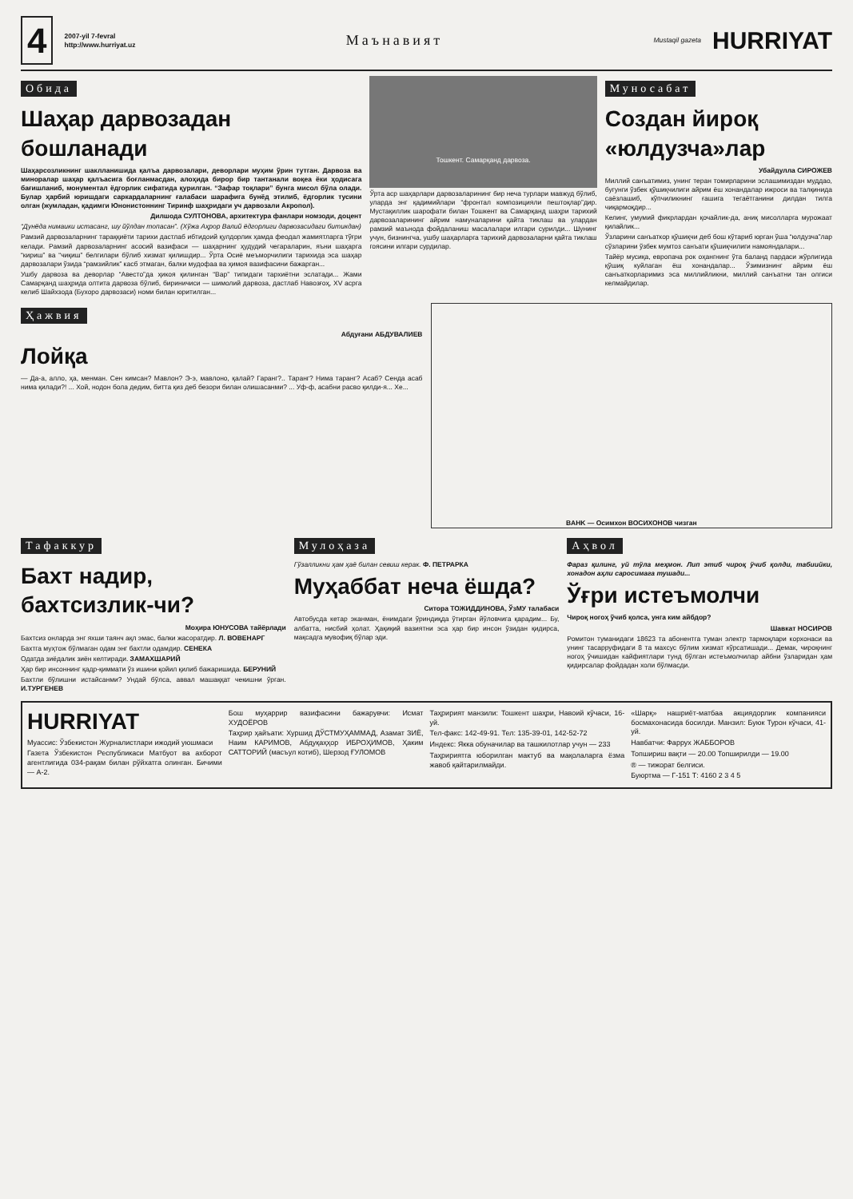4
2007-yil 7-fevral
http://www.hurriyat.uz
Маънавият
Mustaqil gazeta
HURRIYAT
Обида
Шаҳар дарвозадан бошланади
Шаҳарсозликнинг шаклланишида қалъа дарвозалари, деворлари муҳим ўрин тутган. Дарвоза ва миноралар шаҳар қалъасига боғланмасдан, алоҳида бирор бир тантанали воқеа ёки ҳодисага бағишланиб, монументал ёдгорлик сифатида қурилган. “Зафар тоқлари” бунга мисол бўла олади. Булар ҳарбий юришдаги саркардаларнинг ғалабаси шарафига бунёд этилиб, ёдгорлик тусини олган (жумладан, қадимги Юнонистоннинг Тиринф шаҳридаги уч дарвозали Акропол).
Дилшода СУЛТОНОВА, архитектура фанлари номзоди, доцент
“Дунёда нимаики истасанг, шу йўлдан топасан”. (Хўжа Аҳрор Валий ёдгорлиги дарвозасидаги битикдан)
Рамзий дарвозаларнинг тараққиёти тарихи дастлаб ибтидоий қулдорлик ҳамда феодал жамиятларга тўғри келади. Рамзий дарвозаларнинг асосий вазифаси — шаҳарнинг ҳудудий чегараларин, яъни шаҳарга “кириш” ва “чиқиш” белгилари бўлиб хизмат қилишдир... Ўрта Осиё меъморчилиги тарихида эса шаҳар дарвозалари ўзида “рамзийлик” касб этмаган, балки мудофаа ва ҳимоя вазифасини бажарган...
Ушбу дарвоза ва деворлар “Авесто”да ҳикоя қилинган “Вар” типидаги тархиётни эслатади... Жами Самарқанд шаҳрида олтита дарвоза бўлиб, бириничиси — шимолий дарвоза, дастлаб Навозғоҳ, XV асрга келиб Шайхзода (Бухоро дарвозаси) номи билан юритилган...
Тошкент. Самарқанд дарвоза.
Ўрта аср шаҳарлари дарвозаларининг бир неча турлари мавжуд бўлиб, уларда энг қадимийлари “фронтал композицияли пештоқлар”дир. Мустақиллик шарофати билан Тошкент ва Самарқанд шаҳри тарихий дарвозаларининг айрим намуналарини қайта тиклаш ва улардан рамзий маънода фойдаланиш масалалари илгари сурилди... Шунинг учун, бизнингча, ушбу шаҳарларга тарихий дарвозаларни қайта тиклаш гоясини илгари сурдилар.
Муносабат
Создан йироқ «юлдузча»лар
Убайдулла СИРОЖЕВ
Миллий санъатимиз, унинг теран томирларини эслашимиздан муддао, бугунги ўзбек қўшиқчилиги айрим ёш хонандалар ижроси ва талқинида саёзлашиб, кўпчиликнинг ғашига тегаётганини дилдан тилга чиқармоқдир...
Келинг, умумий фикрлардан қочайлик-да, аниқ мисолларга мурожаат қилайлик...
Ўзларини санъаткор қўшиқчи деб бош кўтариб юрган ўша “юлдузча”лар сўзларини ўзбек мумтоз санъати қўшиқчилиги намояндалари...
Тайёр мусиқа, европача рок оҳангнинг ўта баланд пардаси жўрлигида қўшиқ куйлаган ёш хонандалар... Ўзимизнинг айрим ёш санъаткорларимиз эса миллийликни, миллий санъатни тан олгиси келмайдилар.
Ҳажвия
Абдуғани АБДУВАЛИЕВ
Лойқа
— Да-а, алло, ҳа, менман. Сен кимсан? Мавлон? Э-э, мавлоно, қалай? Гаранг?.. Таранг? Нима таранг? Асаб? Сенда асаб нима қилади?! ... Хой, нодон бола дедим, битта қиз деб безори билан олишасанми? ... Уф-ф, асабни расво қилди-я... Хе...
BAHK — Осимхон ВОСИХОНОВ чизган
Тафаккур
Бахт надир, бахтсизлик-чи?
Моҳира ЮНУСОВА тайёрлади
Бахтсиз онларда энг яхши таянч ақл эмас, балки жасоратдир. Л. ВОВЕНАРГ
Бахтга муҳтож бўлмаган одам энг бахтли одамдир. СЕНЕКА
Одатда зиёдалик зиён келтиради. ЗАМАХШАРИЙ
Ҳар бир инсоннинг қадр-қиммати ўз ишини қойил қилиб бажаришида. БЕРУНИЙ
Бахтли бўлишни истайсанми? Ундай бўлса, аввал машаққат чекишни ўрган. И.ТУРГЕНЕВ
Мулоҳаза
Гўзалликни ҳам ҳаё билан севиш керак. Ф. ПЕТРАРКА
Муҳаббат неча ёшда?
Ситора ТОЖИДДИНОВА, ЎзМУ талабаси
Автобусда кетар эканман, ёнимдаги ўриндиқда ўтирган йўловчига қарадим... Бу, албатта, нисбий ҳолат. Ҳақиқий вазиятни эса ҳар бир инсон ўзидан қидирса, мақсадга мувофиқ бўлар эди.
Аҳвол
Фараз қилинг, уй тўла меҳмон. Лип этиб чироқ ўчиб қолди, табиийки, хонадон аҳли саросимага тушади...
Ўғри истеъмолчи
Чироқ ногоҳ ўчиб қолса, унга ким айбдор?
Шавкат НОСИРОВ
Ромитон туманидаги 18623 та абонентга туман электр тармоқлари корхонаси ва унинг тасарруфидаги 8 та махсус бўлим хизмат кўрсатишади... Демак, чироқнинг ногоҳ ўчишидан кайфиятлари тунд бўлган истеъмолчилар айбни ўзларидан ҳам қидирсалар фойдадан холи бўлмасди.
HURRIYAT
Муассис: Ўзбекистон Журналистлари ижодий уюшмаси
Газета Ўзбекистон Республикаси Матбуот ва ахборот агентлигида 034-рақам билан рўйхатга олинган. Бичими — А-2.
Бош муҳаррир вазифасини бажарувчи: Исмат ХУДОЁРОВ
Таҳрир ҳайъати: Хуршид ДЎСТМУҲАММАД, Азамат ЗИЁ, Наим КАРИМОВ, Абдуқаҳҳор ИБРОҲИМОВ, Ҳаким САТТОРИЙ (масъул котиб), Шерзод ҒУЛОМОВ
Таҳририят манзили: Тошкент шаҳри, Навоий кўчаси, 16-уй.
Тел-факс: 142-49-91. Тел: 135-39-01, 142-52-72
Индекс: Якка обуначилар ва ташкилотлар учун — 233
Таҳририятга юборилган мактуб ва мақолаларга ёзма жавоб қайтарилмайди.
«Шарқ» нашриёт-матбаа акциядорлик компанияси босмахонасида босилди. Манзил: Буюк Турон кўчаси, 41-уй.
Навбатчи: Фаррух ЖАББОРОВ
Топшириш вақти — 20.00 Топширилди — 19.00
® — тижорат белгиси.
Буюртма — Г-151 Т: 4160 2 3 4 5